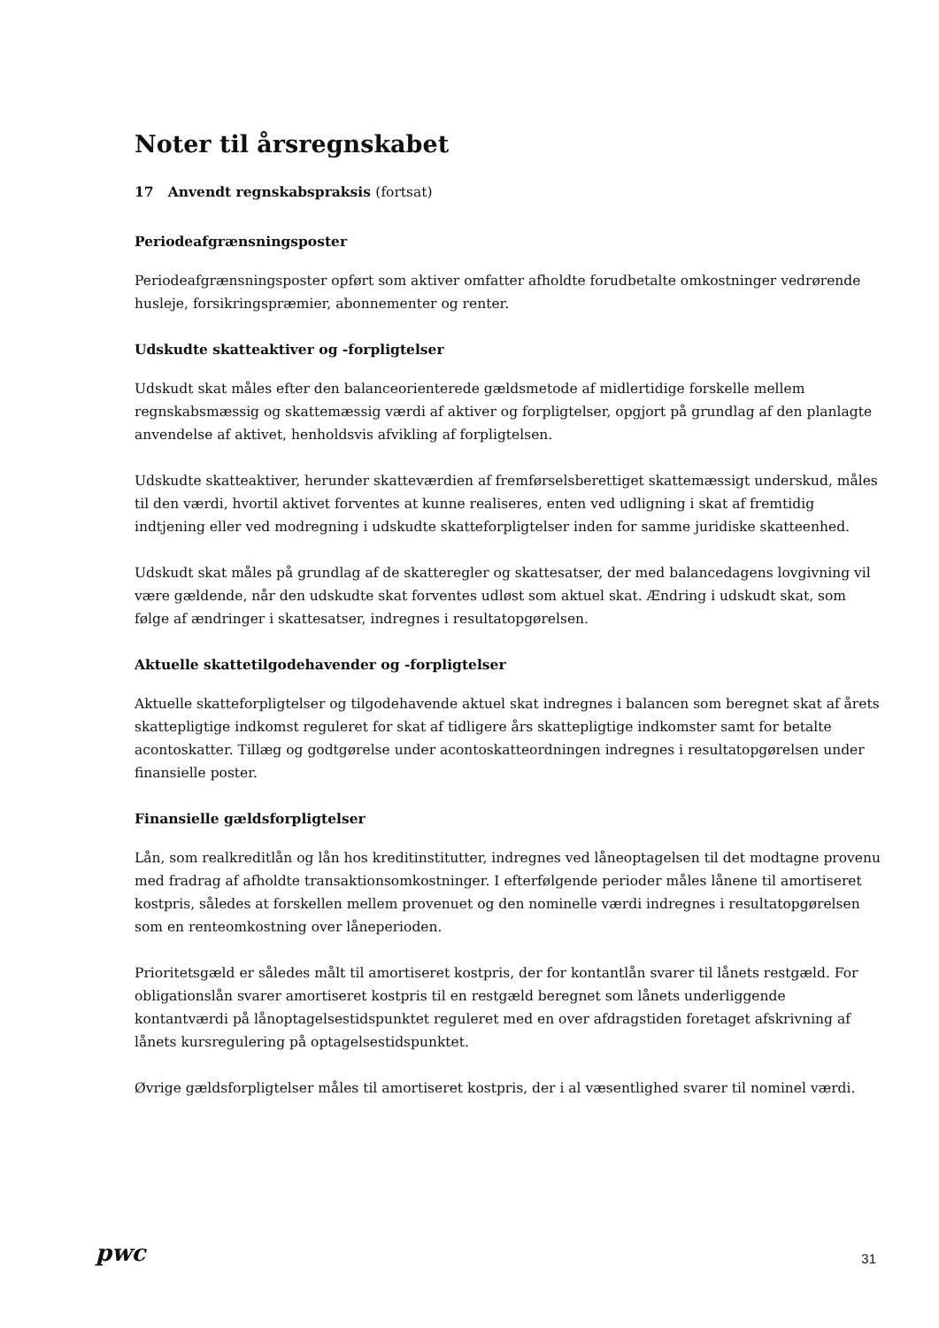Noter til årsregnskabet
17 Anvendt regnskabspraksis (fortsat)
Periodeafgrænsningsposter
Periodeafgrænsningsposter opført som aktiver omfatter afholdte forudbetalte omkostninger vedrørende husleje, forsikringspræmier, abonnementer og renter.
Udskudte skatteaktiver og -forpligtelser
Udskudt skat måles efter den balanceorienterede gældsmetode af midlertidige forskelle mellem regnskabsmæssig og skattemæssig værdi af aktiver og forpligtelser, opgjort på grundlag af den planlagte anvendelse af aktivet, henholdsvis afvikling af forpligtelsen.
Udskudte skatteaktiver, herunder skatteværdien af fremførselsberettiget skattemæssigt underskud, måles til den værdi, hvortil aktivet forventes at kunne realiseres, enten ved udligning i skat af fremtidig indtjening eller ved modregning i udskudte skatteforpligtelser inden for samme juridiske skatteenhed.
Udskudt skat måles på grundlag af de skatteregler og skattesatser, der med balancedagens lovgivning vil være gældende, når den udskudte skat forventes udløst som aktuel skat. Ændring i udskudt skat, som følge af ændringer i skattesatser, indregnes i resultatopgørelsen.
Aktuelle skattetilgodehavender og -forpligtelser
Aktuelle skatteforpligtelser og tilgodehavende aktuel skat indregnes i balancen som beregnet skat af årets skattepligtige indkomst reguleret for skat af tidligere års skattepligtige indkomster samt for betalte acontoskatter. Tillæg og godtgørelse under acontoskatteordningen indregnes i resultatopgørelsen under finansielle poster.
Finansielle gældsforpligtelser
Lån, som realkreditlån og lån hos kreditinstitutter, indregnes ved låneoptagelsen til det modtagne provenu med fradrag af afholdte transaktionsomkostninger. I efterfølgende perioder måles lånene til amortiseret kostpris, således at forskellen mellem provenuet og den nominelle værdi indregnes i resultatopgørelsen som en renteomkostning over låneperioden.
Prioritetsgæld er således målt til amortiseret kostpris, der for kontantlån svarer til lånets restgæld. For obligationslån svarer amortiseret kostpris til en restgæld beregnet som lånets underliggende kontantværdi på lånoptagelsestidspunktet reguleret med en over afdragstiden foretaget afskrivning af lånets kursregulering på optagelsestidspunktet.
Øvrige gældsforpligtelser måles til amortiseret kostpris, der i al væsentlighed svarer til nominel værdi.
pwc
31